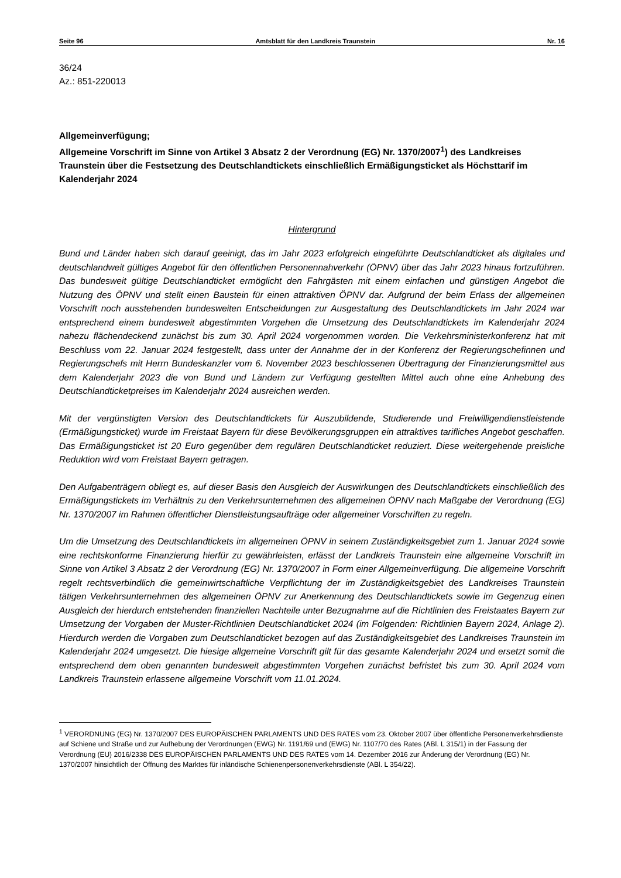Seite 96 Amtsblatt für den Landkreis Traunstein Nr. 16
36/24
Az.: 851-220013
Allgemeinverfügung;
Allgemeine Vorschrift im Sinne von Artikel 3 Absatz 2 der Verordnung (EG) Nr. 1370/2007<sup>1</sup>) des Landkreises Traunstein über die Festsetzung des Deutschlandtickets einschließlich Ermäßigungsticket als Höchsttarif im Kalenderjahr 2024
Hintergrund
Bund und Länder haben sich darauf geeinigt, das im Jahr 2023 erfolgreich eingeführte Deutschlandticket als digitales und deutschlandweit gültiges Angebot für den öffentlichen Personennahverkehr (ÖPNV) über das Jahr 2023 hinaus fortzuführen. Das bundesweit gültige Deutschlandticket ermöglicht den Fahrgästen mit einem einfachen und günstigen Angebot die Nutzung des ÖPNV und stellt einen Baustein für einen attraktiven ÖPNV dar. Aufgrund der beim Erlass der allgemeinen Vorschrift noch ausstehenden bundesweiten Entscheidungen zur Ausgestaltung des Deutschlandtickets im Jahr 2024 war entsprechend einem bundesweit abgestimmten Vorgehen die Umsetzung des Deutschlandtickets im Kalenderjahr 2024 nahezu flächendeckend zunächst bis zum 30. April 2024 vorgenommen worden. Die Verkehrsministerkonferenz hat mit Beschluss vom 22. Januar 2024 festgestellt, dass unter der Annahme der in der Konferenz der Regierungschefinnen und Regierungschefs mit Herrn Bundeskanzler vom 6. November 2023 beschlossenen Übertragung der Finanzierungsmittel aus dem Kalenderjahr 2023 die von Bund und Ländern zur Verfügung gestellten Mittel auch ohne eine Anhebung des Deutschlandticketpreises im Kalenderjahr 2024 ausreichen werden.
Mit der vergünstigten Version des Deutschlandtickets für Auszubildende, Studierende und Freiwilligendienstleistende (Ermäßigungsticket) wurde im Freistaat Bayern für diese Bevölkerungsgruppen ein attraktives tarifliches Angebot geschaffen. Das Ermäßigungsticket ist 20 Euro gegenüber dem regulären Deutschlandticket reduziert. Diese weitergehende preisliche Reduktion wird vom Freistaat Bayern getragen.
Den Aufgabenträgern obliegt es, auf dieser Basis den Ausgleich der Auswirkungen des Deutschlandtickets einschließlich des Ermäßigungstickets im Verhältnis zu den Verkehrsunternehmen des allgemeinen ÖPNV nach Maßgabe der Verordnung (EG) Nr. 1370/2007 im Rahmen öffentlicher Dienstleistungsaufträge oder allgemeiner Vorschriften zu regeln.
Um die Umsetzung des Deutschlandtickets im allgemeinen ÖPNV in seinem Zuständigkeitsgebiet zum 1. Januar 2024 sowie eine rechtskonforme Finanzierung hierfür zu gewährleisten, erlässt der Landkreis Traunstein eine allgemeine Vorschrift im Sinne von Artikel 3 Absatz 2 der Verordnung (EG) Nr. 1370/2007 in Form einer Allgemeinverfügung. Die allgemeine Vorschrift regelt rechtsverbindlich die gemeinwirtschaftliche Verpflichtung der im Zuständigkeitsgebiet des Landkreises Traunstein tätigen Verkehrsunternehmen des allgemeinen ÖPNV zur Anerkennung des Deutschlandtickets sowie im Gegenzug einen Ausgleich der hierdurch entstehenden finanziellen Nachteile unter Bezugnahme auf die Richtlinien des Freistaates Bayern zur Umsetzung der Vorgaben der Muster-Richtlinien Deutschlandticket 2024 (im Folgenden: Richtlinien Bayern 2024, Anlage 2). Hierdurch werden die Vorgaben zum Deutschlandticket bezogen auf das Zuständigkeitsgebiet des Landkreises Traunstein im Kalenderjahr 2024 umgesetzt. Die hiesige allgemeine Vorschrift gilt für das gesamte Kalenderjahr 2024 und ersetzt somit die entsprechend dem oben genannten bundesweit abgestimmten Vorgehen zunächst befristet bis zum 30. April 2024 vom Landkreis Traunstein erlassene allgemeine Vorschrift vom 11.01.2024.
<sup>1</sup> VERORDNUNG (EG) Nr. 1370/2007 DES EUROPÄISCHEN PARLAMENTS UND DES RATES vom 23. Oktober 2007 über öffentliche Personenverkehrsdienste auf Schiene und Straße und zur Aufhebung der Verordnungen (EWG) Nr. 1191/69 und (EWG) Nr. 1107/70 des Rates (ABl. L 315/1) in der Fassung der Verordnung (EU) 2016/2338 DES EUROPÄISCHEN PARLAMENTS UND DES RATES vom 14. Dezember 2016 zur Änderung der Verordnung (EG) Nr. 1370/2007 hinsichtlich der Öffnung des Marktes für inländische Schienenpersonenverkehrsdienste (ABl. L 354/22).